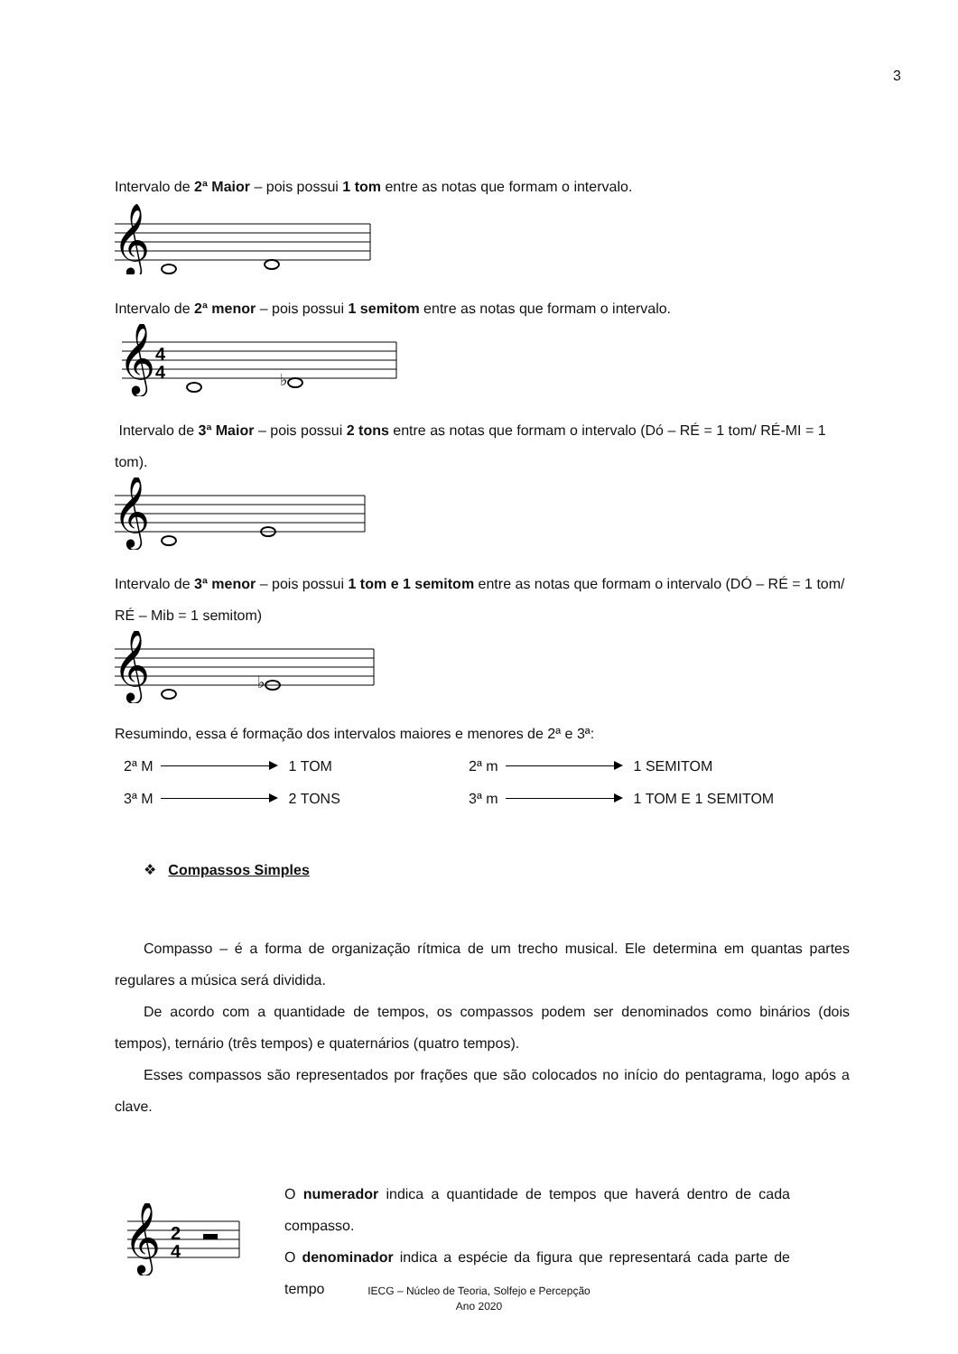3
Intervalo de 2ª Maior – pois possui 1 tom entre as notas que formam o intervalo.
𝄞
Intervalo de 2ª menor – pois possui 1 semitom entre as notas que formam o intervalo.
𝄞
4
4
♭
Intervalo de 3ª Maior – pois possui 2 tons entre as notas que formam o intervalo (Dó – RÉ = 1 tom/ RÉ-MI = 1 tom).
𝄞
Intervalo de 3ª menor – pois possui 1 tom e 1 semitom entre as notas que formam o intervalo (DÓ – RÉ = 1 tom/ RÉ – Mib = 1 semitom)
𝄞
♭
Resumindo, essa é formação dos intervalos maiores e menores de 2ª e 3ª:
2ª M 1 TOM
3ª M 2 TONS
2ª m 1 SEMITOM
3ª m 1 TOM E 1 SEMITOM
❖ Compassos Simples
Compasso – é a forma de organização rítmica de um trecho musical. Ele determina em quantas partes regulares a música será dividida.
De acordo com a quantidade de tempos, os compassos podem ser denominados como binários (dois tempos), ternário (três tempos) e quaternários (quatro tempos).
Esses compassos são representados por frações que são colocados no início do pentagrama, logo após a clave.
𝄞
2
4
O numerador indica a quantidade de tempos que haverá dentro de cada compasso.
O denominador indica a espécie da figura que representará cada parte de tempo
IECG – Núcleo de Teoria, Solfejo e Percepção
Ano 2020